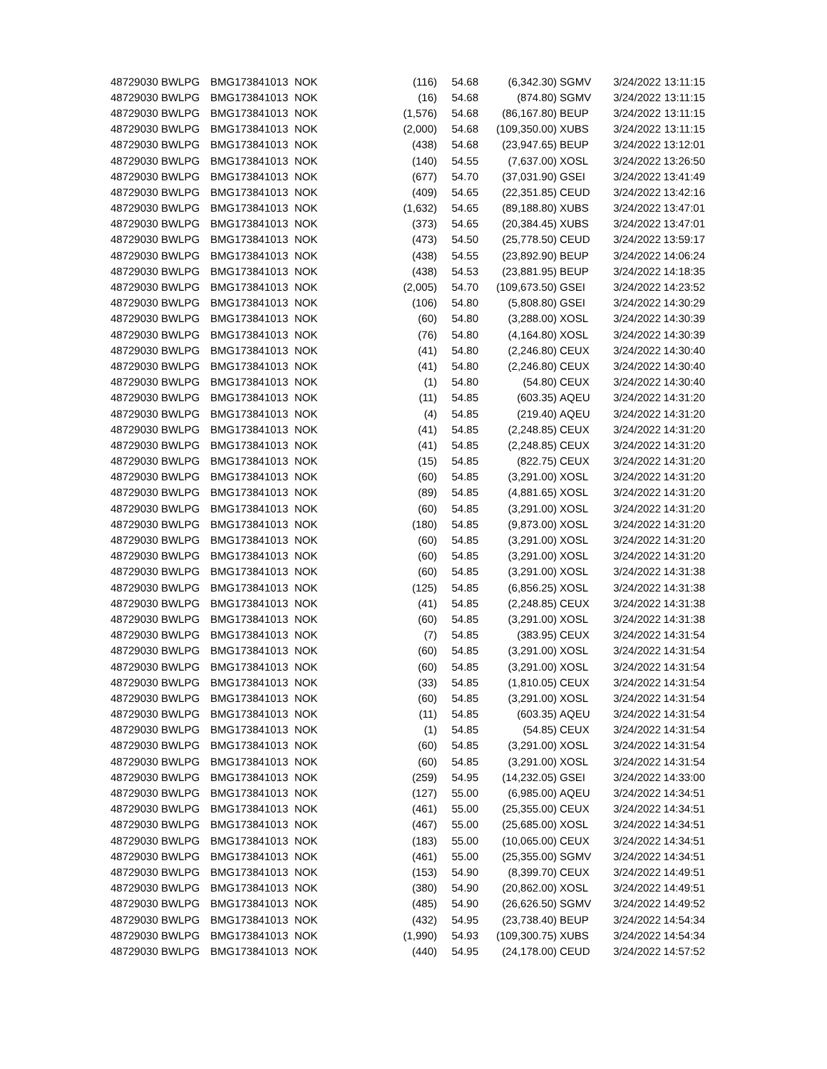| 48729030 BWLPG | BMG173841013 | NOK | (116) | 54.68 | (6,342.30) | SGMV | 3/24/2022 | 13:11:15 |
| 48729030 BWLPG | BMG173841013 | NOK | (16) | 54.68 | (874.80) | SGMV | 3/24/2022 | 13:11:15 |
| 48729030 BWLPG | BMG173841013 | NOK | (1,576) | 54.68 | (86,167.80) | BEUP | 3/24/2022 | 13:11:15 |
| 48729030 BWLPG | BMG173841013 | NOK | (2,000) | 54.68 | (109,350.00) | XUBS | 3/24/2022 | 13:11:15 |
| 48729030 BWLPG | BMG173841013 | NOK | (438) | 54.68 | (23,947.65) | BEUP | 3/24/2022 | 13:12:01 |
| 48729030 BWLPG | BMG173841013 | NOK | (140) | 54.55 | (7,637.00) | XOSL | 3/24/2022 | 13:26:50 |
| 48729030 BWLPG | BMG173841013 | NOK | (677) | 54.70 | (37,031.90) | GSEI | 3/24/2022 | 13:41:49 |
| 48729030 BWLPG | BMG173841013 | NOK | (409) | 54.65 | (22,351.85) | CEUD | 3/24/2022 | 13:42:16 |
| 48729030 BWLPG | BMG173841013 | NOK | (1,632) | 54.65 | (89,188.80) | XUBS | 3/24/2022 | 13:47:01 |
| 48729030 BWLPG | BMG173841013 | NOK | (373) | 54.65 | (20,384.45) | XUBS | 3/24/2022 | 13:47:01 |
| 48729030 BWLPG | BMG173841013 | NOK | (473) | 54.50 | (25,778.50) | CEUD | 3/24/2022 | 13:59:17 |
| 48729030 BWLPG | BMG173841013 | NOK | (438) | 54.55 | (23,892.90) | BEUP | 3/24/2022 | 14:06:24 |
| 48729030 BWLPG | BMG173841013 | NOK | (438) | 54.53 | (23,881.95) | BEUP | 3/24/2022 | 14:18:35 |
| 48729030 BWLPG | BMG173841013 | NOK | (2,005) | 54.70 | (109,673.50) | GSEI | 3/24/2022 | 14:23:52 |
| 48729030 BWLPG | BMG173841013 | NOK | (106) | 54.80 | (5,808.80) | GSEI | 3/24/2022 | 14:30:29 |
| 48729030 BWLPG | BMG173841013 | NOK | (60) | 54.80 | (3,288.00) | XOSL | 3/24/2022 | 14:30:39 |
| 48729030 BWLPG | BMG173841013 | NOK | (76) | 54.80 | (4,164.80) | XOSL | 3/24/2022 | 14:30:39 |
| 48729030 BWLPG | BMG173841013 | NOK | (41) | 54.80 | (2,246.80) | CEUX | 3/24/2022 | 14:30:40 |
| 48729030 BWLPG | BMG173841013 | NOK | (41) | 54.80 | (2,246.80) | CEUX | 3/24/2022 | 14:30:40 |
| 48729030 BWLPG | BMG173841013 | NOK | (1) | 54.80 | (54.80) | CEUX | 3/24/2022 | 14:30:40 |
| 48729030 BWLPG | BMG173841013 | NOK | (11) | 54.85 | (603.35) | AQEU | 3/24/2022 | 14:31:20 |
| 48729030 BWLPG | BMG173841013 | NOK | (4) | 54.85 | (219.40) | AQEU | 3/24/2022 | 14:31:20 |
| 48729030 BWLPG | BMG173841013 | NOK | (41) | 54.85 | (2,248.85) | CEUX | 3/24/2022 | 14:31:20 |
| 48729030 BWLPG | BMG173841013 | NOK | (41) | 54.85 | (2,248.85) | CEUX | 3/24/2022 | 14:31:20 |
| 48729030 BWLPG | BMG173841013 | NOK | (15) | 54.85 | (822.75) | CEUX | 3/24/2022 | 14:31:20 |
| 48729030 BWLPG | BMG173841013 | NOK | (60) | 54.85 | (3,291.00) | XOSL | 3/24/2022 | 14:31:20 |
| 48729030 BWLPG | BMG173841013 | NOK | (89) | 54.85 | (4,881.65) | XOSL | 3/24/2022 | 14:31:20 |
| 48729030 BWLPG | BMG173841013 | NOK | (60) | 54.85 | (3,291.00) | XOSL | 3/24/2022 | 14:31:20 |
| 48729030 BWLPG | BMG173841013 | NOK | (180) | 54.85 | (9,873.00) | XOSL | 3/24/2022 | 14:31:20 |
| 48729030 BWLPG | BMG173841013 | NOK | (60) | 54.85 | (3,291.00) | XOSL | 3/24/2022 | 14:31:20 |
| 48729030 BWLPG | BMG173841013 | NOK | (60) | 54.85 | (3,291.00) | XOSL | 3/24/2022 | 14:31:20 |
| 48729030 BWLPG | BMG173841013 | NOK | (60) | 54.85 | (3,291.00) | XOSL | 3/24/2022 | 14:31:38 |
| 48729030 BWLPG | BMG173841013 | NOK | (125) | 54.85 | (6,856.25) | XOSL | 3/24/2022 | 14:31:38 |
| 48729030 BWLPG | BMG173841013 | NOK | (41) | 54.85 | (2,248.85) | CEUX | 3/24/2022 | 14:31:38 |
| 48729030 BWLPG | BMG173841013 | NOK | (60) | 54.85 | (3,291.00) | XOSL | 3/24/2022 | 14:31:38 |
| 48729030 BWLPG | BMG173841013 | NOK | (7) | 54.85 | (383.95) | CEUX | 3/24/2022 | 14:31:54 |
| 48729030 BWLPG | BMG173841013 | NOK | (60) | 54.85 | (3,291.00) | XOSL | 3/24/2022 | 14:31:54 |
| 48729030 BWLPG | BMG173841013 | NOK | (60) | 54.85 | (3,291.00) | XOSL | 3/24/2022 | 14:31:54 |
| 48729030 BWLPG | BMG173841013 | NOK | (33) | 54.85 | (1,810.05) | CEUX | 3/24/2022 | 14:31:54 |
| 48729030 BWLPG | BMG173841013 | NOK | (60) | 54.85 | (3,291.00) | XOSL | 3/24/2022 | 14:31:54 |
| 48729030 BWLPG | BMG173841013 | NOK | (11) | 54.85 | (603.35) | AQEU | 3/24/2022 | 14:31:54 |
| 48729030 BWLPG | BMG173841013 | NOK | (1) | 54.85 | (54.85) | CEUX | 3/24/2022 | 14:31:54 |
| 48729030 BWLPG | BMG173841013 | NOK | (60) | 54.85 | (3,291.00) | XOSL | 3/24/2022 | 14:31:54 |
| 48729030 BWLPG | BMG173841013 | NOK | (60) | 54.85 | (3,291.00) | XOSL | 3/24/2022 | 14:31:54 |
| 48729030 BWLPG | BMG173841013 | NOK | (259) | 54.95 | (14,232.05) | GSEI | 3/24/2022 | 14:33:00 |
| 48729030 BWLPG | BMG173841013 | NOK | (127) | 55.00 | (6,985.00) | AQEU | 3/24/2022 | 14:34:51 |
| 48729030 BWLPG | BMG173841013 | NOK | (461) | 55.00 | (25,355.00) | CEUX | 3/24/2022 | 14:34:51 |
| 48729030 BWLPG | BMG173841013 | NOK | (467) | 55.00 | (25,685.00) | XOSL | 3/24/2022 | 14:34:51 |
| 48729030 BWLPG | BMG173841013 | NOK | (183) | 55.00 | (10,065.00) | CEUX | 3/24/2022 | 14:34:51 |
| 48729030 BWLPG | BMG173841013 | NOK | (461) | 55.00 | (25,355.00) | SGMV | 3/24/2022 | 14:34:51 |
| 48729030 BWLPG | BMG173841013 | NOK | (153) | 54.90 | (8,399.70) | CEUX | 3/24/2022 | 14:49:51 |
| 48729030 BWLPG | BMG173841013 | NOK | (380) | 54.90 | (20,862.00) | XOSL | 3/24/2022 | 14:49:51 |
| 48729030 BWLPG | BMG173841013 | NOK | (485) | 54.90 | (26,626.50) | SGMV | 3/24/2022 | 14:49:52 |
| 48729030 BWLPG | BMG173841013 | NOK | (432) | 54.95 | (23,738.40) | BEUP | 3/24/2022 | 14:54:34 |
| 48729030 BWLPG | BMG173841013 | NOK | (1,990) | 54.93 | (109,300.75) | XUBS | 3/24/2022 | 14:54:34 |
| 48729030 BWLPG | BMG173841013 | NOK | (440) | 54.95 | (24,178.00) | CEUD | 3/24/2022 | 14:57:52 |